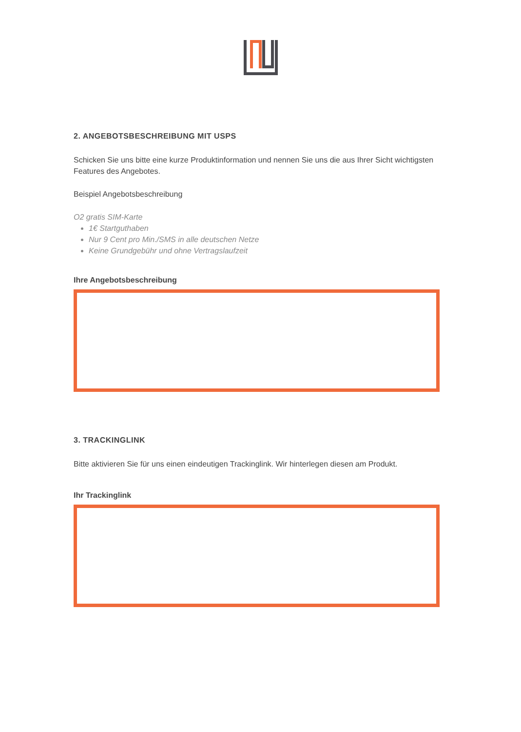2. ANGEBOTSBESCHREIBUNG MIT USPS
Schicken Sie uns bitte eine kurze Produktinformation und nennen Sie uns die aus Ihrer Sicht wichtigsten Features des Angebotes.
Beispiel Angebotsbeschreibung
O2 gratis SIM-Karte
1€ Startguthaben
Nur 9 Cent pro Min./SMS in alle deutschen Netze
Keine Grundgebühr und ohne Vertragslaufzeit
Ihre Angebotsbeschreibung
3. TRACKINGLINK
Bitte aktivieren Sie für uns einen eindeutigen Trackinglink. Wir hinterlegen diesen am Produkt.
Ihr Trackinglink